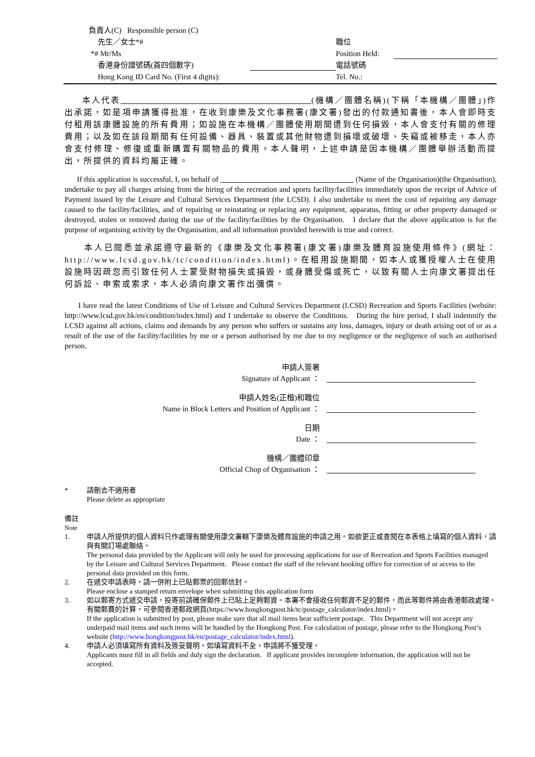負責人(C) Responsible person (C)
先生／女士*#
職位
*# Mr/Ms
Position Held:
香港身份證號碼(首四個數字)
電話號碼
Hong Kong ID Card No. (First 4 digits):
Tel. No.:
本人代表 (機構／團體名稱)(下稱「本機構／團體」)作出承諾，如是項申請獲得批准，在收到康樂及文化事務署(康文署)發出的付款通知書後，本人會即時支付租用該康體設施的所有費用；如設施在本機構／團體使用期間遭到任何損毀，本人會支付有關的修理費用；以及如在該段期間有任何設備、器具、裝置或其他財物遭到損壞或破壞、失竊或被移走，本人亦會支付修理、修復或重新購置有關物品的費用。本人聲明，上述申請是因本機構／團體舉辦活動而提出，所提供的資料均屬正確。
If this application is successful, I, on behalf of (Name of the Organisation)(the Organisation), undertake to pay all charges arising from the hiring of the recreation and sports facility/facilities immediately upon the receipt of Advice of Payment issued by the Leisure and Cultural Services Department (the LCSD). I also undertake to meet the cost of repairing any damage caused to the facility/facilities, and of repairing or reinstating or replacing any equipment, apparatus, fitting or other property damaged or destroyed, stolen or removed during the use of the facility/facilities by the Organisation. I declare that the above application is for the purpose of organising activity by the Organisation, and all information provided herewith is true and correct.
本人已閱悉並承諾遵守最新的《康樂及文化事務署(康文署)康樂及體育設施使用條件》(網址：http://www.lcsd.gov.hk/tc/condition/index.html)。在租用設施期間，如本人或獲授權人士在使用設施時因疏忽而引致任何人士蒙受財物損失或損毀，或身體受傷或死亡，以致有關人士向康文署提出任何訴訟、申索或索求，本人必須向康文署作出彌償。
I have read the latest Conditions of Use of Leisure and Cultural Services Department (LCSD) Recreation and Sports Facilities (website: http://www.lcsd.gov.hk/en/condition/index.html) and I undertake to observe the Conditions. During the hire period, I shall indemnify the LCSD against all actions, claims and demands by any person who suffers or sustains any loss, damages, injury or death arising out of or as a result of the use of the facility/facilities by me or a person authorised by me due to my negligence or the negligence of such an authorised person.
申請人簽署
Signature of Applicant ：
申請人姓名(正楷)和職位
Name in Block Letters and Position of Applicant ：
日期
Date ：
機構／團體印章
Official Chop of Organisation ：
* 請刪去不適用者
Please delete as appropriate
備註
Note
1. 申請人所提供的個人資料只作處理有關使用康文署轄下康樂及體育設施的申請之用。如欲更正或查閱在本表格上填寫的個人資料，請與有關訂場處聯絡。
The personal data provided by the Applicant will only be used for processing applications for use of Recreation and Sports Facilities managed by the Leisure and Cultural Services Department. Please contact the staff of the relevant booking office for correction of or access to the personal data provided on this form.
2. 在遞交申請表時，請一併附上已貼郵票的回郵信封。
Please enclose a stamped return envelope when submitting this application form
3. 如以郵寄方式遞交申請，投寄前請確保郵件上已貼上足夠郵資。本署不會接收任何郵資不足的郵件，而此等郵件將由香港郵政處理。有關郵費的計算，可參閱香港郵政網頁(https://www.hongkongpost.hk/tc/postage_calculator/index.html)。
If the application is submitted by post, please make sure that all mail items bear sufficient postage. This Department will not accept any underpaid mail items and such items will be handled by the Hongkong Post. For calculation of postage, please refer to the Hongkong Post’s website (http://www.hongkongpost.hk/en/postage_calculator/index.html).
4. 申請人必須填寫所有資料及簽妥聲明。如填寫資料不全，申請將不獲受理。
Applicants must fill in all fields and duly sign the declaration. If applicant provides incomplete information, the application will not be accepted.